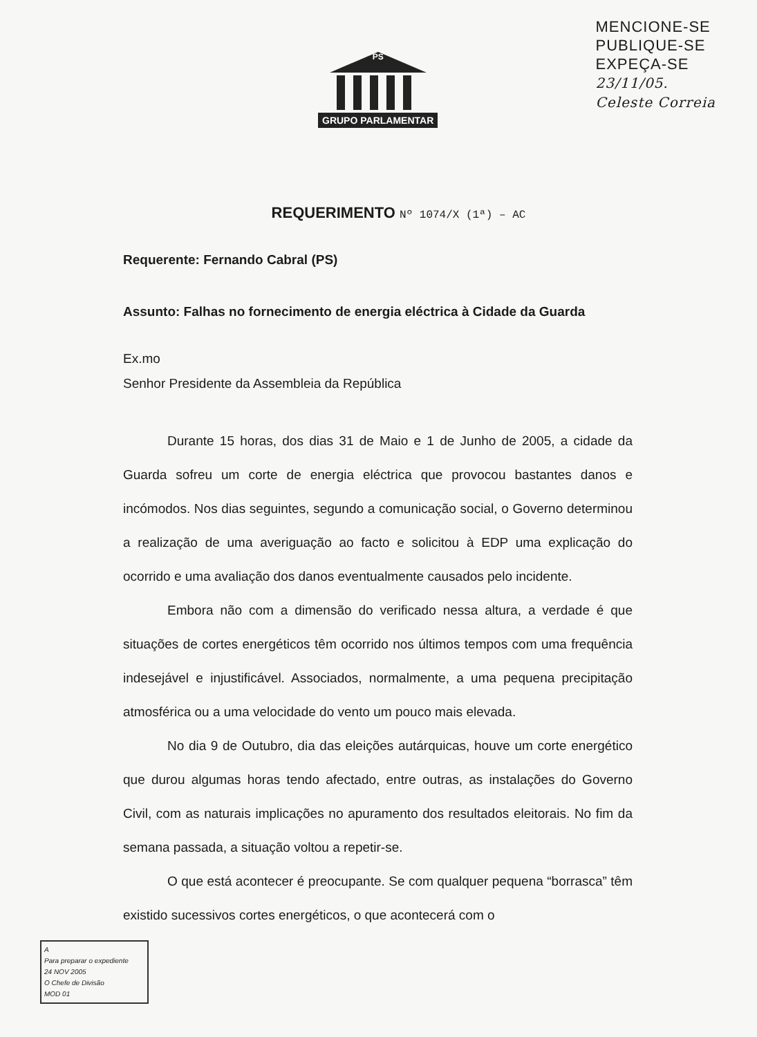GRUPO PARLAMENTAR
PS
MENCIONE-SE
PUBLIQUE-SE
EXPEÇA-SE
23/11/05.
Celeste Correia
REQUERIMENTO Nº 1074/X (1ª) – AC
Requerente: Fernando Cabral (PS)
Assunto: Falhas no fornecimento de energia eléctrica à Cidade da Guarda
Ex.mo
Senhor Presidente da Assembleia da República
Durante 15 horas, dos dias 31 de Maio e 1 de Junho de 2005, a cidade da Guarda sofreu um corte de energia eléctrica que provocou bastantes danos e incómodos. Nos dias seguintes, segundo a comunicação social, o Governo determinou a realização de uma averiguação ao facto e solicitou à EDP uma explicação do ocorrido e uma avaliação dos danos eventualmente causados pelo incidente.
Embora não com a dimensão do verificado nessa altura, a verdade é que situações de cortes energéticos têm ocorrido nos últimos tempos com uma frequência indesejável e injustificável. Associados, normalmente, a uma pequena precipitação atmosférica ou a uma velocidade do vento um pouco mais elevada.
No dia 9 de Outubro, dia das eleições autárquicas, houve um corte energético que durou algumas horas tendo afectado, entre outras, as instalações do Governo Civil, com as naturais implicações no apuramento dos resultados eleitorais. No fim da semana passada, a situação voltou a repetir-se.
O que está acontecer é preocupante. Se com qualquer pequena “borrasca” têm existido sucessivos cortes energéticos, o que acontecerá com o
A
Para preparar o expediente
24 NOV 2005
O Chefe de Divisão
MOD 01